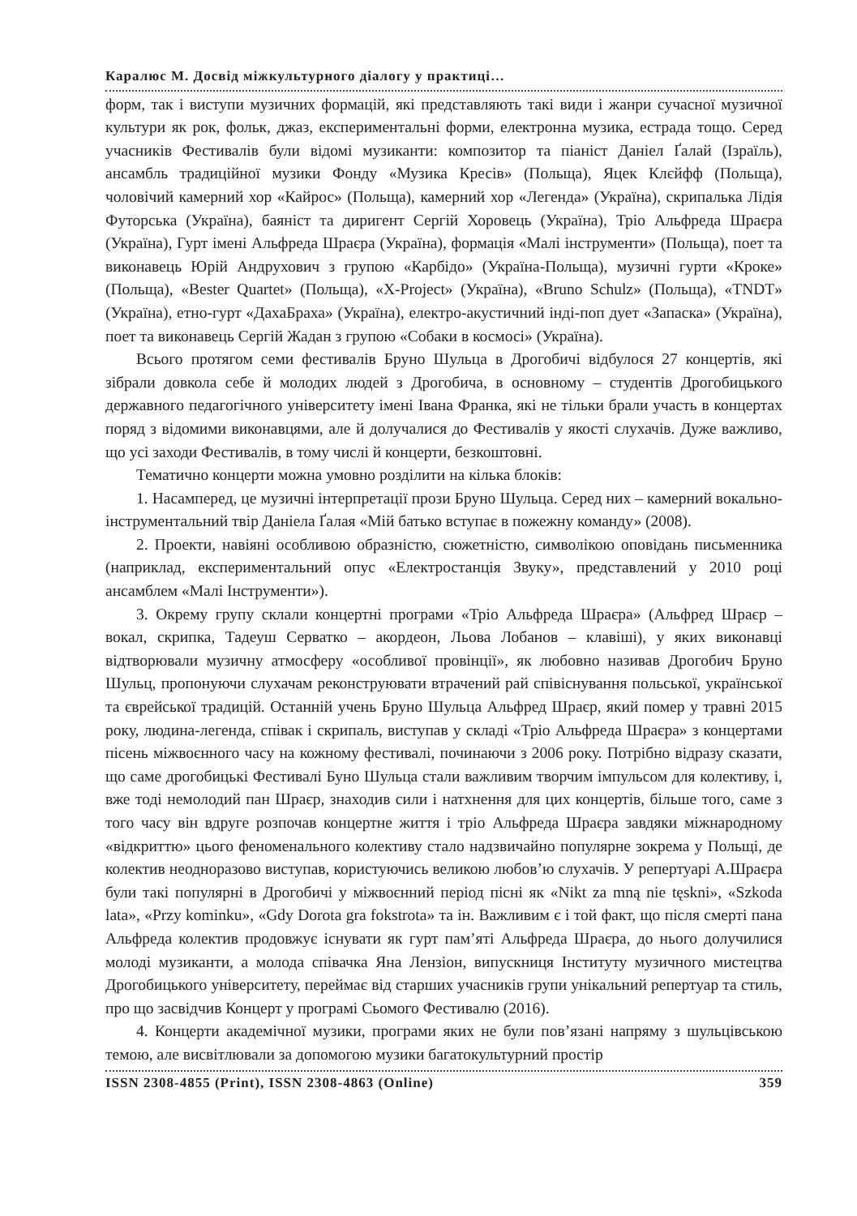Каралюс М. Досвід міжкультурного діалогу у практиці…
форм, так і виступи музичних формацій, які представляють такі види і жанри сучасної музичної культури як рок, фольк, джаз, експериментальні форми, електронна музика, естрада тощо. Серед учасників Фестивалів були відомі музиканти: композитор та піаніст Даніел Ґалай (Ізраїль), ансамбль традиційної музики Фонду «Музика Кресів» (Польща), Яцек Клєйфф (Польща), чоловічий камерний хор «Кайрос» (Польща), камерний хор «Легенда» (Україна), скрипалька Лідія Футорська (Україна), баяніст та диригент Сергій Хоровець (Україна), Тріо Альфреда Шраєра (Україна), Гурт імені Альфреда Шраєра (Україна), формація «Малі інструменти» (Польща), поет та виконавець Юрій Андрухович з групою «Карбідо» (Україна-Польща), музичні гурти «Кроке» (Польща), «Bester Quartet» (Польща), «X-Project» (Україна), «Bruno Schulz» (Польща), «TNDT» (Україна), етно-гурт «ДахаБраха» (Україна), електро-акустичний інді-поп дует «Запаска» (Україна), поет та виконавець Сергій Жадан з групою «Собаки в космосі» (Україна).
Всього протягом семи фестивалів Бруно Шульца в Дрогобичі відбулося 27 концертів, які зібрали довкола себе й молодих людей з Дрогобича, в основному – студентів Дрогобицького державного педагогічного університету імені Івана Франка, які не тільки брали участь в концертах поряд з відомими виконавцями, але й долучалися до Фестивалів у якості слухачів. Дуже важливо, що усі заходи Фестивалів, в тому числі й концерти, безкоштовні.
Тематично концерти можна умовно розділити на кілька блоків:
1. Насамперед, це музичні інтерпретації прози Бруно Шульца. Серед них – камерний вокально-інструментальний твір Даніела Ґалая «Мій батько вступає в пожежну команду» (2008).
2. Проекти, навіяні особливою образністю, сюжетністю, символікою оповідань письменника (наприклад, експериментальний опус «Електростанція Звуку», представлений у 2010 році ансамблем «Малі Інструменти»).
3. Окрему групу склали концертні програми «Тріо Альфреда Шраєра» (Альфред Шраєр – вокал, скрипка, Тадеуш Серватко – акордеон, Льова Лобанов – клавіші), у яких виконавці відтворювали музичну атмосферу «особливої провінції», як любовно називав Дрогобич Бруно Шульц, пропонуючи слухачам реконструювати втрачений рай співіснування польської, української та єврейської традицій. Останній учень Бруно Шульца Альфред Шраєр, який помер у травні 2015 року, людина-легенда, співак і скрипаль, виступав у складі «Тріо Альфреда Шраєра» з концертами пісень міжвоєнного часу на кожному фестивалі, починаючи з 2006 року. Потрібно відразу сказати, що саме дрогобицькі Фестивалі Буно Шульца стали важливим творчим імпульсом для колективу, і, вже тоді немолодий пан Шраєр, знаходив сили і натхнення для цих концертів, більше того, саме з того часу він вдруге розпочав концертне життя і тріо Альфреда Шраєра завдяки міжнародному «відкриттю» цього феноменального колективу стало надзвичайно популярне зокрема у Польщі, де колектив неодноразово виступав, користуючись великою любов’ю слухачів. У репертуарі А.Шраєра були такі популярні в Дрогобичі у міжвоєнний період пісні як «Nikt za mną nie tęskni», «Szkoda lata», «Przy kominku», «Gdy Dorota gra fokstrota» та ін. Важливим є і той факт, що після смерті пана Альфреда колектив продовжує існувати як гурт пам’яті Альфреда Шраєра, до нього долучилися молоді музиканти, а молода співачка Яна Лензіон, випускниця Інституту музичного мистецтва Дрогобицького університету, переймає від старших учасників групи унікальний репертуар та стиль, про що засвідчив Концерт у програмі Сьомого Фестивалю (2016).
4. Концерти академічної музики, програми яких не були пов’язані напряму з шульцівською темою, але висвітлювали за допомогою музики багатокультурний простір
ISSN 2308-4855 (Print), ISSN 2308-4863 (Online) 359